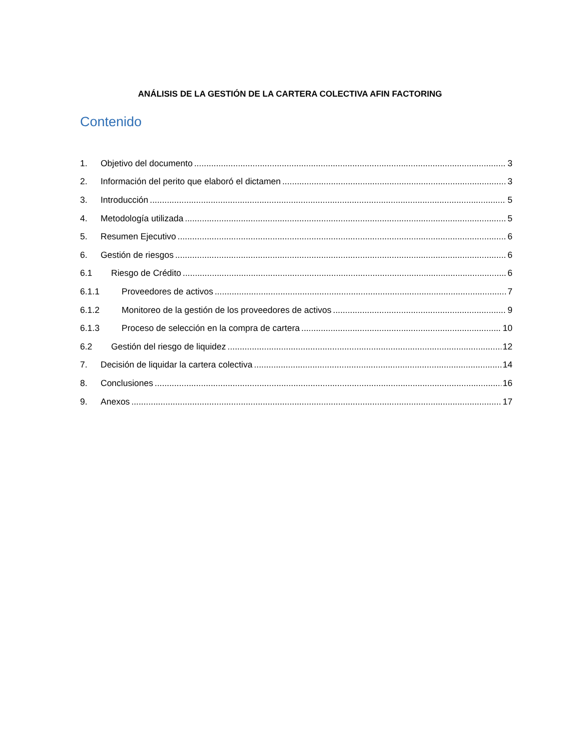ANÁLISIS DE LA GESTIÓN DE LA CARTERA COLECTIVA AFIN FACTORING
Contenido
1. Objetivo del documento 3
2. Información del perito que elaboró el dictamen 3
3. Introducción 5
4. Metodología utilizada 5
5. Resumen Ejecutivo 6
6. Gestión de riesgos 6
6.1 Riesgo de Crédito 6
6.1.1 Proveedores de activos 7
6.1.2 Monitoreo de la gestión de los proveedores de activos 9
6.1.3 Proceso de selección en la compra de cartera 10
6.2 Gestión del riesgo de liquidez 12
7. Decisión de liquidar la cartera colectiva 14
8. Conclusiones 16
9. Anexos 17